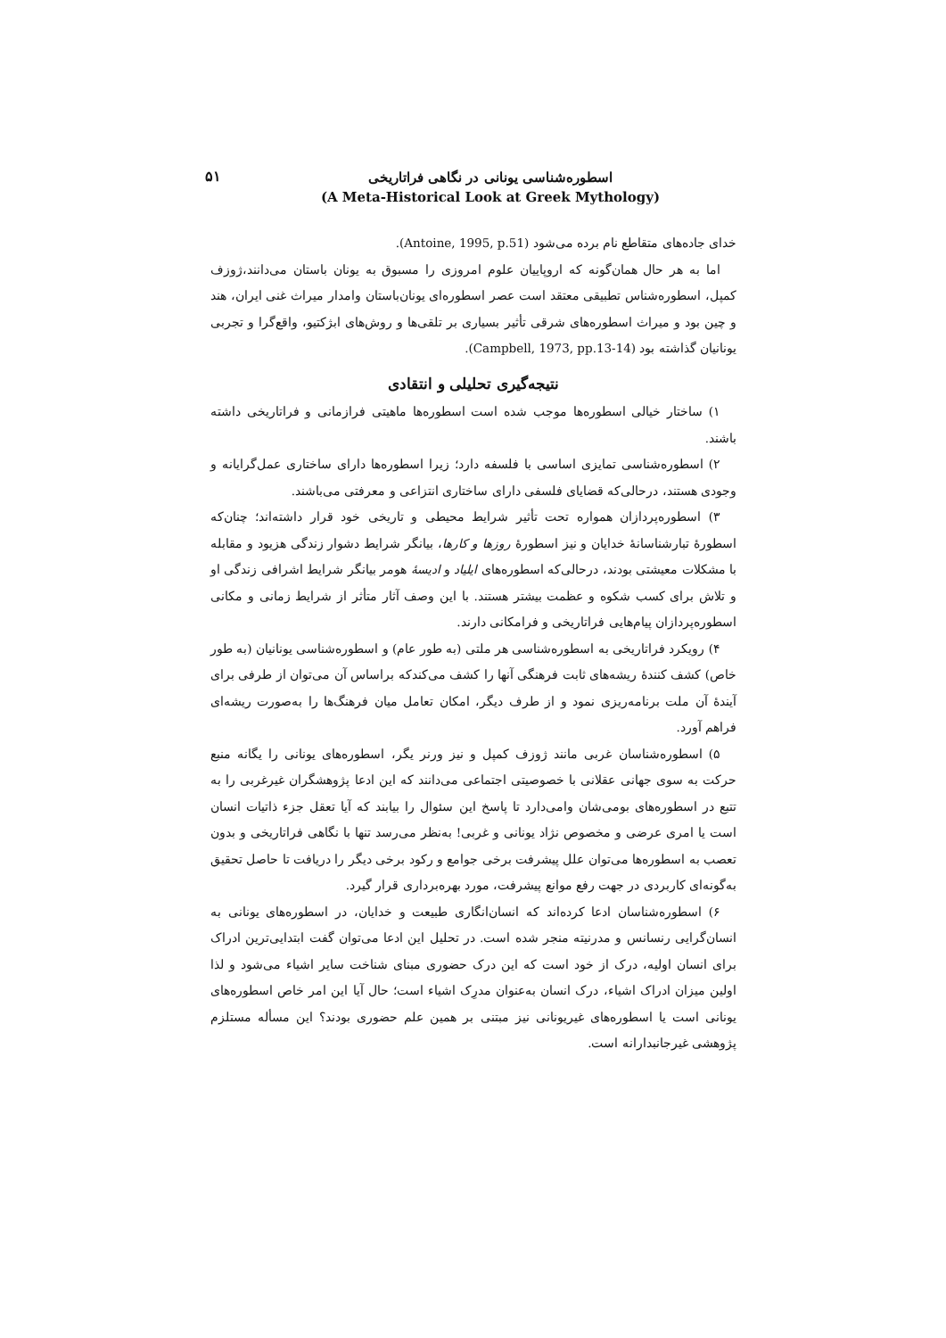اسطوره‌شناسی یونانی در نگاهی فراتاریخی
(A Meta-Historical Look at Greek Mythology)
۵۱
خدای جاده‌های متقاطع نام برده می‌شود (Antoine, 1995, p.51).
اما به هر حال همان‌گونه که اروپاییان علوم امروزی را مسبوق به یونان باستان می‌دانند،ژوزف کمپل، اسطوره‌شناس تطبیقی معتقد است عصر اسطوره‌ای یونان‌باستان وامدار میراث غنی ایران، هند و چین بود و میراث اسطوره‌های شرقی تأثیر بسیاری بر تلقی‌ها و روش‌های ابژکتیو، واقع‌گرا و تجربی یونانیان گذاشته بود (Campbell, 1973, pp.13-14).
نتیجه‌گیری تحلیلی و انتقادی
۱) ساختار خیالی اسطوره‌ها موجب شده است اسطوره‌ها ماهیتی فرازمانی و فراتاریخی داشته باشند.
۲) اسطوره‌شناسی تمایزی اساسی با فلسفه دارد؛ زیرا اسطوره‌ها دارای ساختاری عمل‌گرایانه و وجودی هستند، درحالی‌که قضایای فلسفی دارای ساختاری انتزاعی و معرفتی می‌باشند.
۳) اسطوره‌پردازان همواره تحت تأثیر شرایط محیطی و تاریخی خود قرار داشته‌اند؛ چنان‌که اسطورۀ تبارشناسانۀ خدایان و نیز اسطورۀ روزها و کارها، بیانگر شرایط دشوار زندگی هزیود و مقابله با مشکلات معیشتی بودند، درحالی‌که اسطوره‌های ایلیاد و ادیسۀ هومر بیانگر شرایط اشرافی زندگی او و تلاش برای کسب شکوه و عظمت بیشتر هستند. با این وصف آثار متأثر از شرایط زمانی و مکانی اسطوره‌پردازان پیام‌هایی فراتاریخی و فرامکانی دارند.
۴) رویکرد فراتاریخی به اسطوره‌شناسی هر ملتی (به طور عام) و اسطوره‌شناسی یونانیان (به طور خاص) کشف کنندۀ ریشه‌های ثابت فرهنگی آنها را کشف می‌کندکه براساس آن می‌توان از طرفی برای آیندۀ آن ملت برنامه‌ریزی نمود و از طرف دیگر، امکان تعامل میان فرهنگ‌ها را به‌صورت ریشه‌ای فراهم آورد.
۵) اسطوره‌شناسان غربی مانند ژوزف کمپل و نیز ورنر یگر، اسطوره‌های یونانی را یگانه منبع حرکت به سوی جهانی عقلانی با خصوصیتی اجتماعی می‌دانند که این ادعا پژوهشگران غیرغربی را به تتبع در اسطوره‌های بومی‌شان وامی‌دارد تا پاسخ این سئوال را بیابند که آیا تعقل جزء ذاتیات انسان است یا امری عرضی و مخصوص نژاد یونانی و غربی! به‌نظر می‌رسد تنها با نگاهی فراتاریخی و بدون تعصب به اسطوره‌ها می‌توان علل پیشرفت برخی جوامع و رکود برخی دیگر را دریافت تا حاصل تحقیق به‌گونه‌ای کاربردی در جهت رفع موانع پیشرفت، مورد بهره‌برداری قرار گیرد.
۶) اسطوره‌شناسان ادعا کرده‌اند که انسان‌انگاری طبیعت و خدایان، در اسطوره‌های یونانی به انسان‌گرایی رنسانس و مدرنیته منجر شده است. در تحلیل این ادعا می‌توان گفت ابتدایی‌ترین ادراک برای انسان اولیه، درک از خود است که این درک حضوری مبنای شناخت سایر اشیاء می‌شود و لذا اولین میزان ادراک اشیاء، درک انسان به‌عنوان مدرِک اشیاء است؛ حال آیا این امر خاص اسطوره‌های یونانی است یا اسطوره‌های غیریونانی نیز مبتنی بر همین علم حضوری بودند؟ این مسأله مستلزم پژوهشی غیرجانبدارانه است.